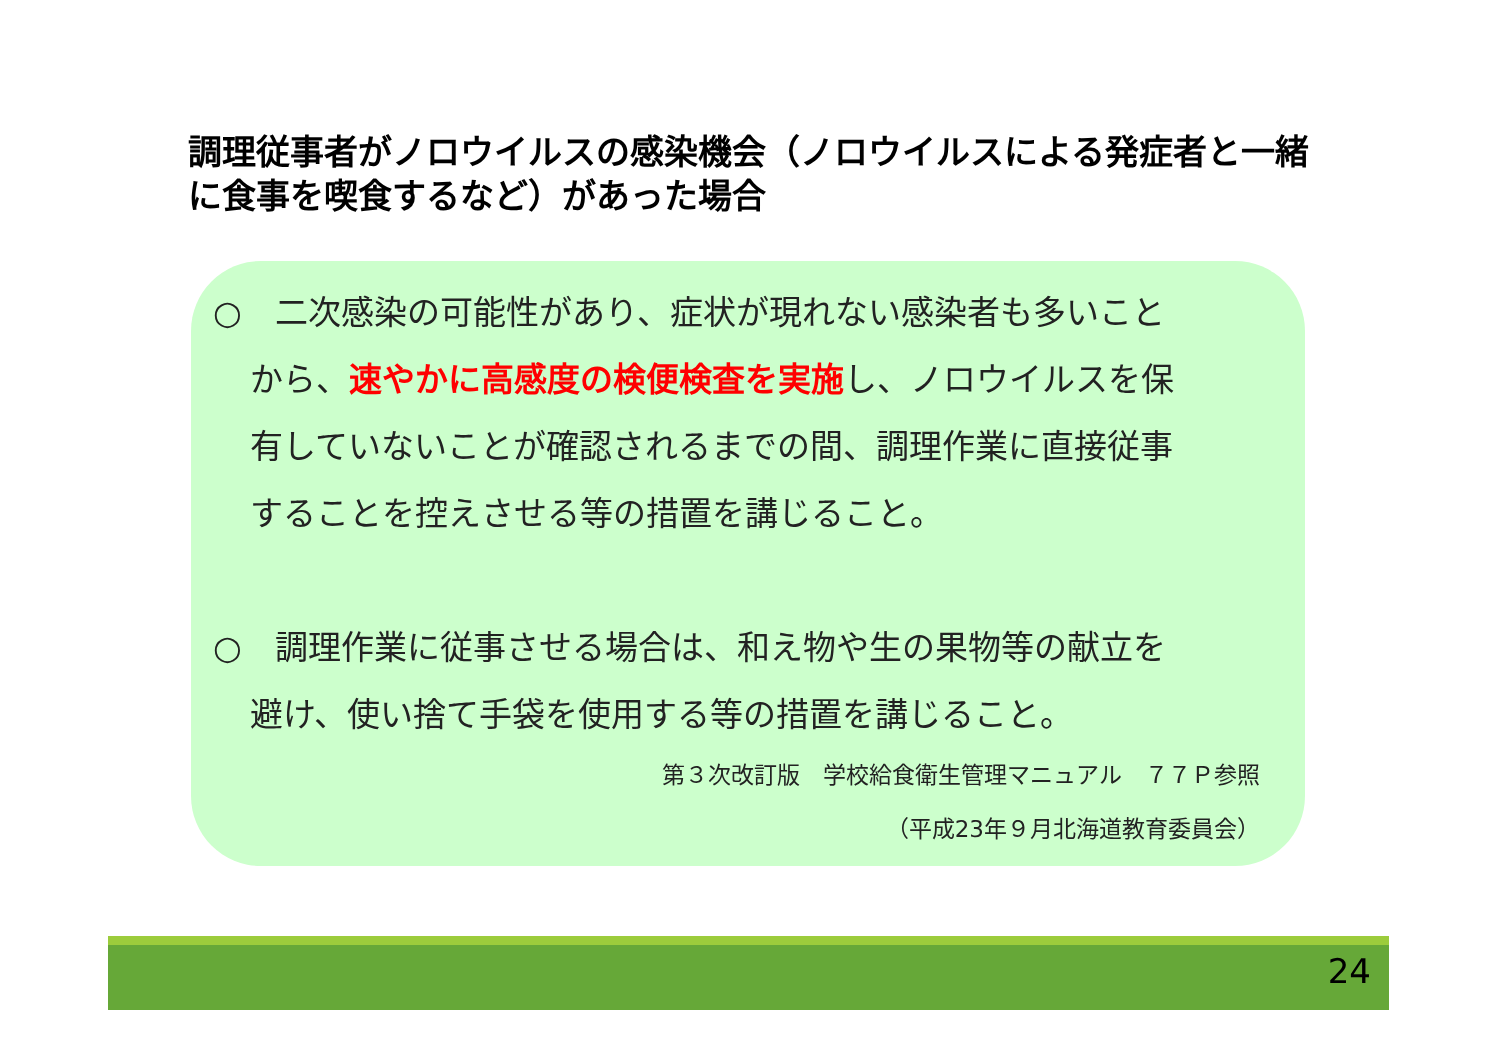調理従事者がノロウイルスの感染機会（ノロウイルスによる発症者と一緒に食事を喫食するなど）があった場合
○　二次感染の可能性があり、症状が現れない感染者も多いこと
から、速やかに高感度の検便検査を実施し、ノロウイルスを保
有していないことが確認されるまでの間、調理作業に直接従事
することを控えさせる等の措置を講じること。
○　調理作業に従事させる場合は、和え物や生の果物等の献立を
避け、使い捨て手袋を使用する等の措置を講じること。
第３次改訂版　学校給食衛生管理マニュアル　７７Ｐ参照
（平成23年９月北海道教育委員会）
24